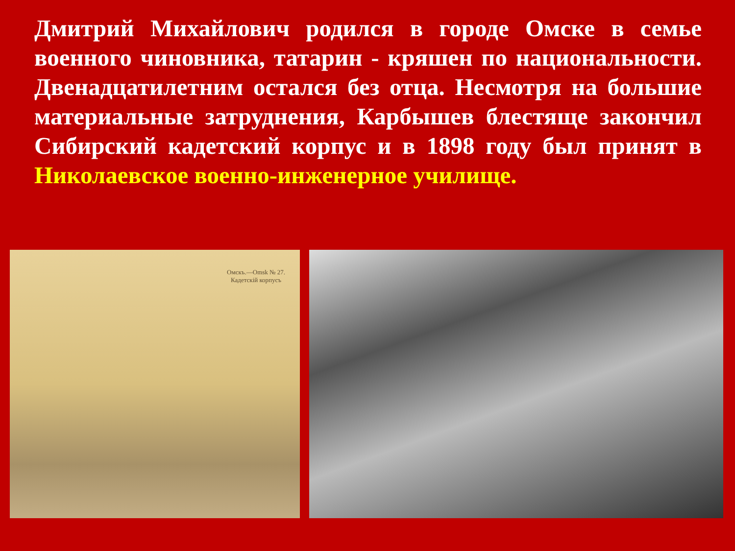Дмитрий Михайлович родился в городе Омске в семье военного чиновника, татарин - кряшен по национальности. Двенадцатилетним остался без отца. Несмотря на большие материальные затруднения, Карбышев блестяще закончил Сибирский кадетский корпус и в 1898 году был принят в Николаевское военно-инженерное училище.
Омскъ.—Omsk № 27.
Кадетскій корпусъ